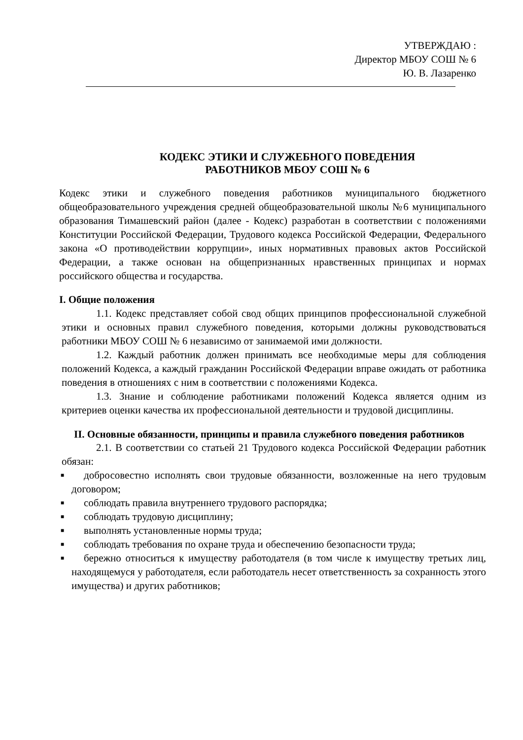УТВЕРЖДАЮ :
Директор МБОУ СОШ № 6
Ю. В. Лазаренко
КОДЕКС ЭТИКИ И СЛУЖЕБНОГО ПОВЕДЕНИЯ
РАБОТНИКОВ МБОУ СОШ № 6
Кодекс этики и служебного поведения работников муниципального бюджетного общеобразовательного учреждения средней общеобразовательной школы №6 муниципального образования Тимашевский район (далее - Кодекс) разработан в соответствии с положениями Конституции Российской Федерации, Трудового кодекса Российской Федерации, Федерального закона «О противодействии коррупции», иных нормативных правовых актов Российской Федерации, а также основан на общепризнанных нравственных принципах и нормах российского общества и государства.
I. Общие положения
1.1. Кодекс представляет собой свод общих принципов профессиональной служебной этики и основных правил служебного поведения, которыми должны руководствоваться работники МБОУ СОШ № 6 независимо от занимаемой ими должности.
1.2. Каждый работник должен принимать все необходимые меры для соблюдения положений Кодекса, а каждый гражданин Российской Федерации вправе ожидать от работника поведения в отношениях с ним в соответствии с положениями Кодекса.
1.3. Знание и соблюдение работниками положений Кодекса является одним из критериев оценки качества их профессиональной деятельности и трудовой дисциплины.
II. Основные обязанности, принципы и правила служебного поведения работников
2.1. В соответствии со статьей 21 Трудового кодекса Российской Федерации работник обязан:
■ добросовестно исполнять свои трудовые обязанности, возложенные на него трудовым договором;
■ соблюдать правила внутреннего трудового распорядка;
■ соблюдать трудовую дисциплину;
■ выполнять установленные нормы труда;
■ соблюдать требования по охране труда и обеспечению безопасности труда;
■ бережно относиться к имуществу работодателя (в том числе к имуществу третьих лиц, находящемуся у работодателя, если работодатель несет ответственность за сохранность этого имущества) и других работников;